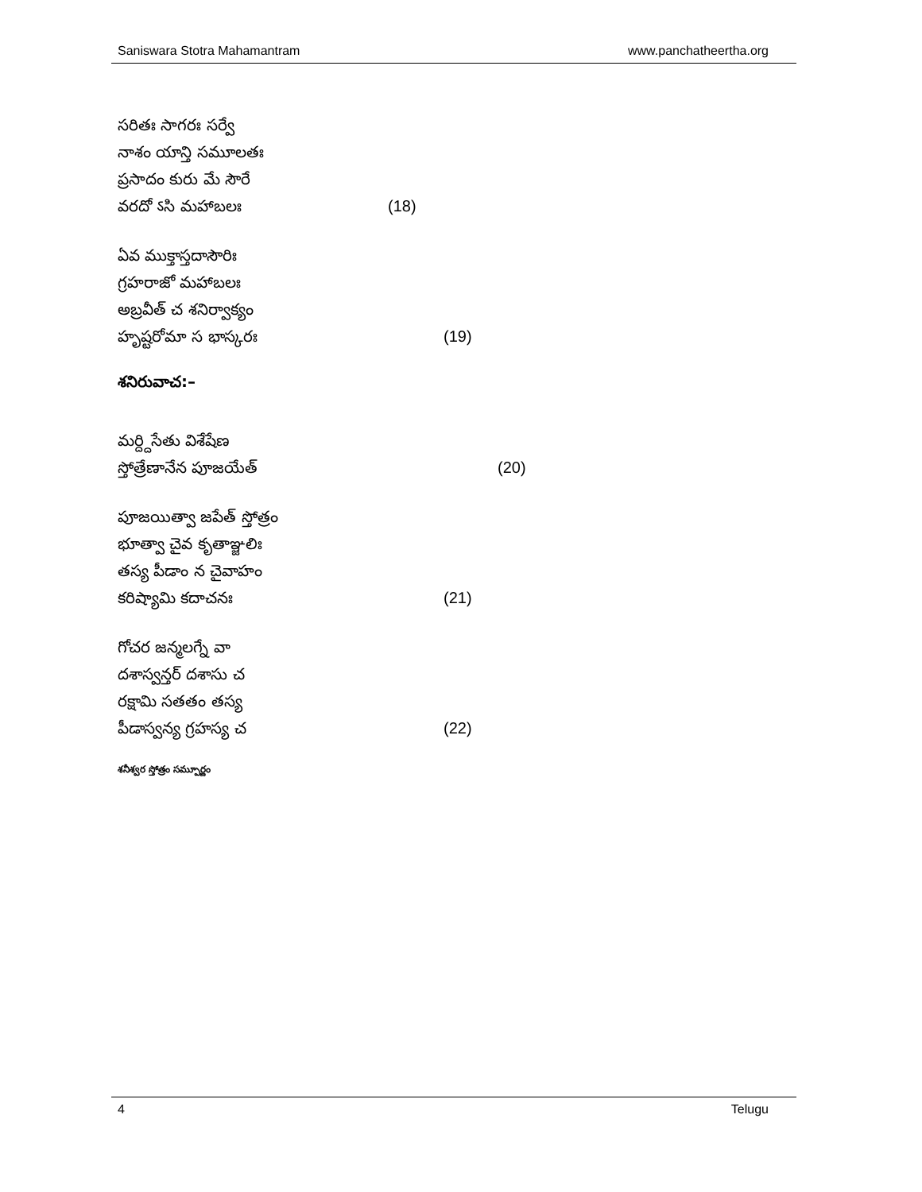Saniswara Stotra Mahamantram www.panchatheertha.org
సరితః సాగరః సర్వే
నాశం యాన్తి సమూలతః
ప్రసాదం కురు మే సౌరే
వరదో ऽసి మహాబలః (18)
ఏవ ముక్తాస్తదాసౌరిః
గ్రహరాజో మహాబలః
అబ్రవీత్ చ శనిర్వాక్యం
హృష్టరోమా స భాస్కరః (19)
శనిరువాచ:–
మర్ద్దిసేతు విశేషేణ
స్తోత్రేణానేన పూజయేత్ (20)
పూజయిత్వా జపేత్ స్తోత్రం
భూత్వా చైవ కృతాఞ్జలిః
తస్య పీడాం న చైవాహం
కరిష్యామి కదాచనః (21)
గోచర జన్మలగ్నే వా
దశాస్వన్తర్ దశాసు చ
రక్షామి సతతం తస్య
పీడాస్వన్య గ్రహస్య చ (22)
శనీశ్వర స్తోత్రం సమ్పూర్ణం
4 Telugu